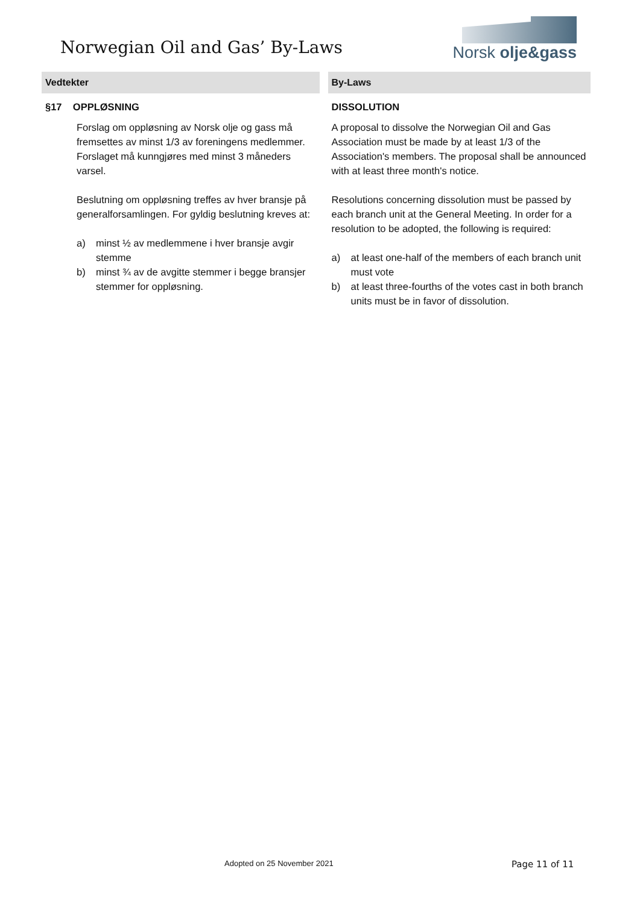Norwegian Oil and Gas’ By-Laws
Norsk olje&gass
| Vedtekter | By-Laws |
| --- | --- |
| §17 OPPLØSNING Forslag om oppløsning av Norsk olje og gass må fremsettes av minst 1/3 av foreningens medlemmer. Forslaget må kunngjøres med minst 3 måneders varsel. Beslutning om oppløsning treffes av hver bransje på generalforsamlingen. For gyldig beslutning kreves at: a) minst ½ av medlemmene i hver bransje avgir stemme b) minst ¾ av de avgitte stemmer i begge bransjer stemmer for oppløsning. | DISSOLUTION A proposal to dissolve the Norwegian Oil and Gas Association must be made by at least 1/3 of the Association's members. The proposal shall be announced with at least three month's notice. Resolutions concerning dissolution must be passed by each branch unit at the General Meeting. In order for a resolution to be adopted, the following is required: a) at least one-half of the members of each branch unit must vote b) at least three-fourths of the votes cast in both branch units must be in favor of dissolution. |
Adopted on 25 November 2021 Page 11 of 11